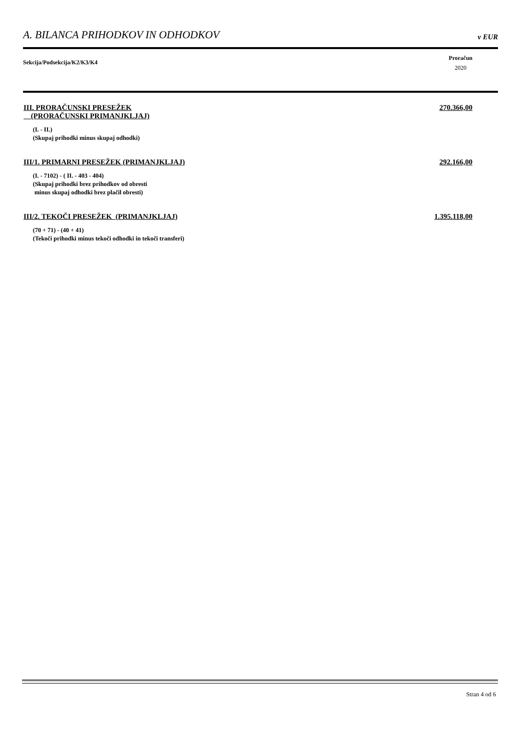A. BILANCA PRIHODKOV IN ODHODKOV
v EUR
Sekcija/Podsekcija/K2/K3/K4
Proračun
2020
| III. PRORAČUNSKI PRESEŽEK (PRORAČUNSKI PRIMANJKLJAJ) | 270.366,00 |
| (I. - II.) (Skupaj prihodki minus skupaj odhodki) | |
| III/1. PRIMARNI PRESEŽEK (PRIMANJKLJAJ) | 292.166,00 |
| (I. - 7102) - ( II. - 403 - 404) (Skupaj prihodki brez prihodkov od obresti minus skupaj odhodki brez plačil obresti) | |
| III/2. TEKOČI PRESEŽEK (PRIMANJKLJAJ) | 1.395.118,00 |
| (70 + 71) - (40 + 41) (Tekoči prihodki minus tekoči odhodki in tekoči transferi) | |
Stran 4 od 6